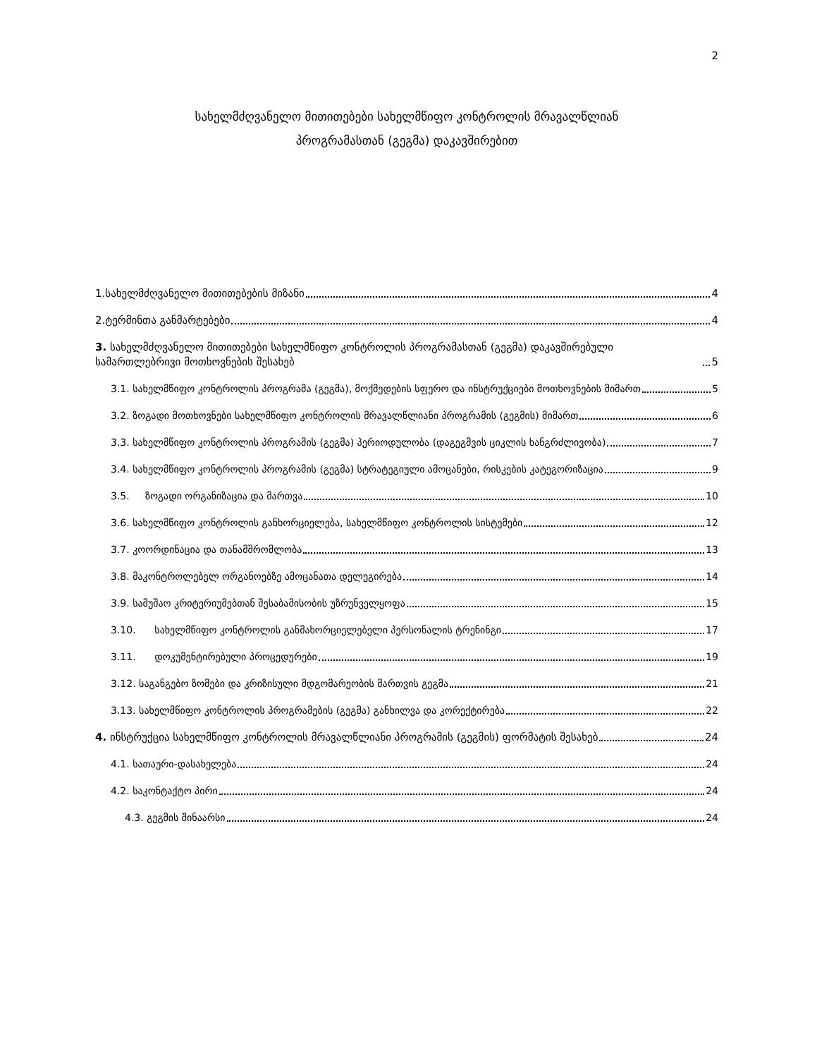2
სახელმძღვანელო მითითებები სახელმწიფო კონტროლის მრავალწლიან
პროგრამასთან (გეგმა) დაკავშირებით
1.სახელმძღვანელო მითითებების მიზანი 4
2.ტერმინთა განმარტებები 4
3. სახელმძღვანელო მითითებები სახელმწიფო კონტროლის პროგრამასთან (გეგმა) დაკავშირებული სამართლებრივი მოთხოვნების შესახებ 5
3.1. სახელმწიფო კონტროლის პროგრამა (გეგმა), მოქმედების სფერო და ინსტრუქციები მოთხოვნების მიმართ 5
3.2. ზოგადი მოთხოვნები სახელმწიფო კონტროლის მრავალწლიანი პროგრამის (გეგმის) მიმართ 6
3.3. სახელმწიფო კონტროლის პროგრამის (გეგმა) პერიოდულობა (დაგეგმვის ციკლის ხანგრძლივობა) 7
3.4. სახელმწიფო კონტროლის პროგრამის (გეგმა) სტრატეგიული ამოცანები, რისკების კატეგორიზაცია 9
3.5. ზოგადი ორგანიზაცია და მართვა 10
3.6. სახელმწიფო კონტროლის განხორციელება, სახელმწიფო კონტროლის სისტემები 12
3.7. კოორდინაცია და თანამშრომლობა 13
3.8. მაკონტროლებელ ორგანოებზე ამოცანათა დელეგირება 14
3.9. სამუშაო კრიტერიუმებთან შესაბამისობის უზრუნველყოფა 15
3.10. სახელმწიფო კონტროლის განმახორციელებელი პერსონალის ტრენინგი 17
3.11. დოკუმენტირებული პროცედურები 19
3.12. საგანგებო ზომები და კრიზისული მდგომარეობის მართვის გეგმა 21
3.13. სახელმწიფო კონტროლის პროგრამების (გეგმა) განხილვა და კორექტირება 22
4. ინსტრუქცია სახელმწიფო კონტროლის მრავალწლიანი პროგრამის (გეგმის) ფორმატის შესახებ 24
4.1. სათაური-დასახელება 24
4.2. საკონტაქტო პირი 24
4.3. გეგმის შინაარსი 24